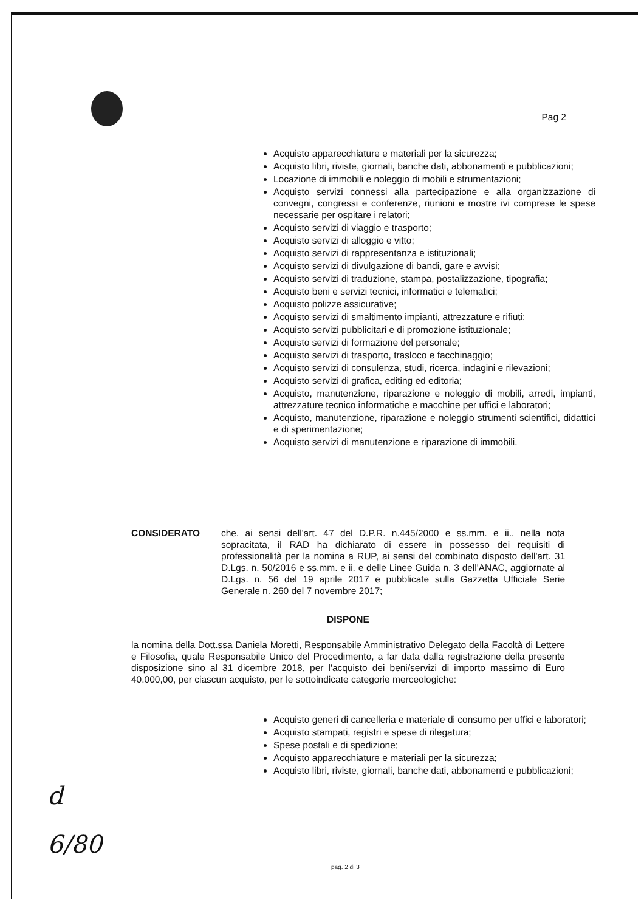Pag 2
Acquisto apparecchiature e materiali per la sicurezza;
Acquisto libri, riviste, giornali, banche dati, abbonamenti e pubblicazioni;
Locazione di immobili e noleggio di mobili e strumentazioni;
Acquisto servizi connessi alla partecipazione e alla organizzazione di convegni, congressi e conferenze, riunioni e mostre ivi comprese le spese necessarie per ospitare i relatori;
Acquisto servizi di viaggio e trasporto;
Acquisto servizi di alloggio e vitto;
Acquisto servizi di rappresentanza e istituzionali;
Acquisto servizi di divulgazione di bandi, gare e avvisi;
Acquisto servizi di traduzione, stampa, postalizzazione, tipografia;
Acquisto beni e servizi tecnici, informatici e telematici;
Acquisto polizze assicurative;
Acquisto servizi di smaltimento impianti, attrezzature e rifiuti;
Acquisto servizi pubblicitari e di promozione istituzionale;
Acquisto servizi di formazione del personale;
Acquisto servizi di trasporto, trasloco e facchinaggio;
Acquisto servizi di consulenza, studi, ricerca, indagini e rilevazioni;
Acquisto servizi di grafica, editing ed editoria;
Acquisto, manutenzione, riparazione e noleggio di mobili, arredi, impianti, attrezzature tecnico informatiche e macchine per uffici e laboratori;
Acquisto, manutenzione, riparazione e noleggio strumenti scientifici, didattici e di sperimentazione;
Acquisto servizi di manutenzione e riparazione di immobili.
CONSIDERATO che, ai sensi dell'art. 47 del D.P.R. n.445/2000 e ss.mm. e ii., nella nota sopracitata, il RAD ha dichiarato di essere in possesso dei requisiti di professionalità per la nomina a RUP, ai sensi del combinato disposto dell'art. 31 D.Lgs. n. 50/2016 e ss.mm. e ii. e delle Linee Guida n. 3 dell'ANAC, aggiornate al D.Lgs. n. 56 del 19 aprile 2017 e pubblicate sulla Gazzetta Ufficiale Serie Generale n. 260 del 7 novembre 2017;
DISPONE
la nomina della Dott.ssa Daniela Moretti, Responsabile Amministrativo Delegato della Facoltà di Lettere e Filosofia, quale Responsabile Unico del Procedimento, a far data dalla registrazione della presente disposizione sino al 31 dicembre 2018, per l'acquisto dei beni/servizi di importo massimo di Euro 40.000,00, per ciascun acquisto, per le sottoindicate categorie merceologiche:
Acquisto generi di cancelleria e materiale di consumo per uffici e laboratori;
Acquisto stampati, registri e spese di rilegatura;
Spese postali e di spedizione;
Acquisto apparecchiature e materiali per la sicurezza;
Acquisto libri, riviste, giornali, banche dati, abbonamenti e pubblicazioni;
d
6/80
pag. 2 di 3